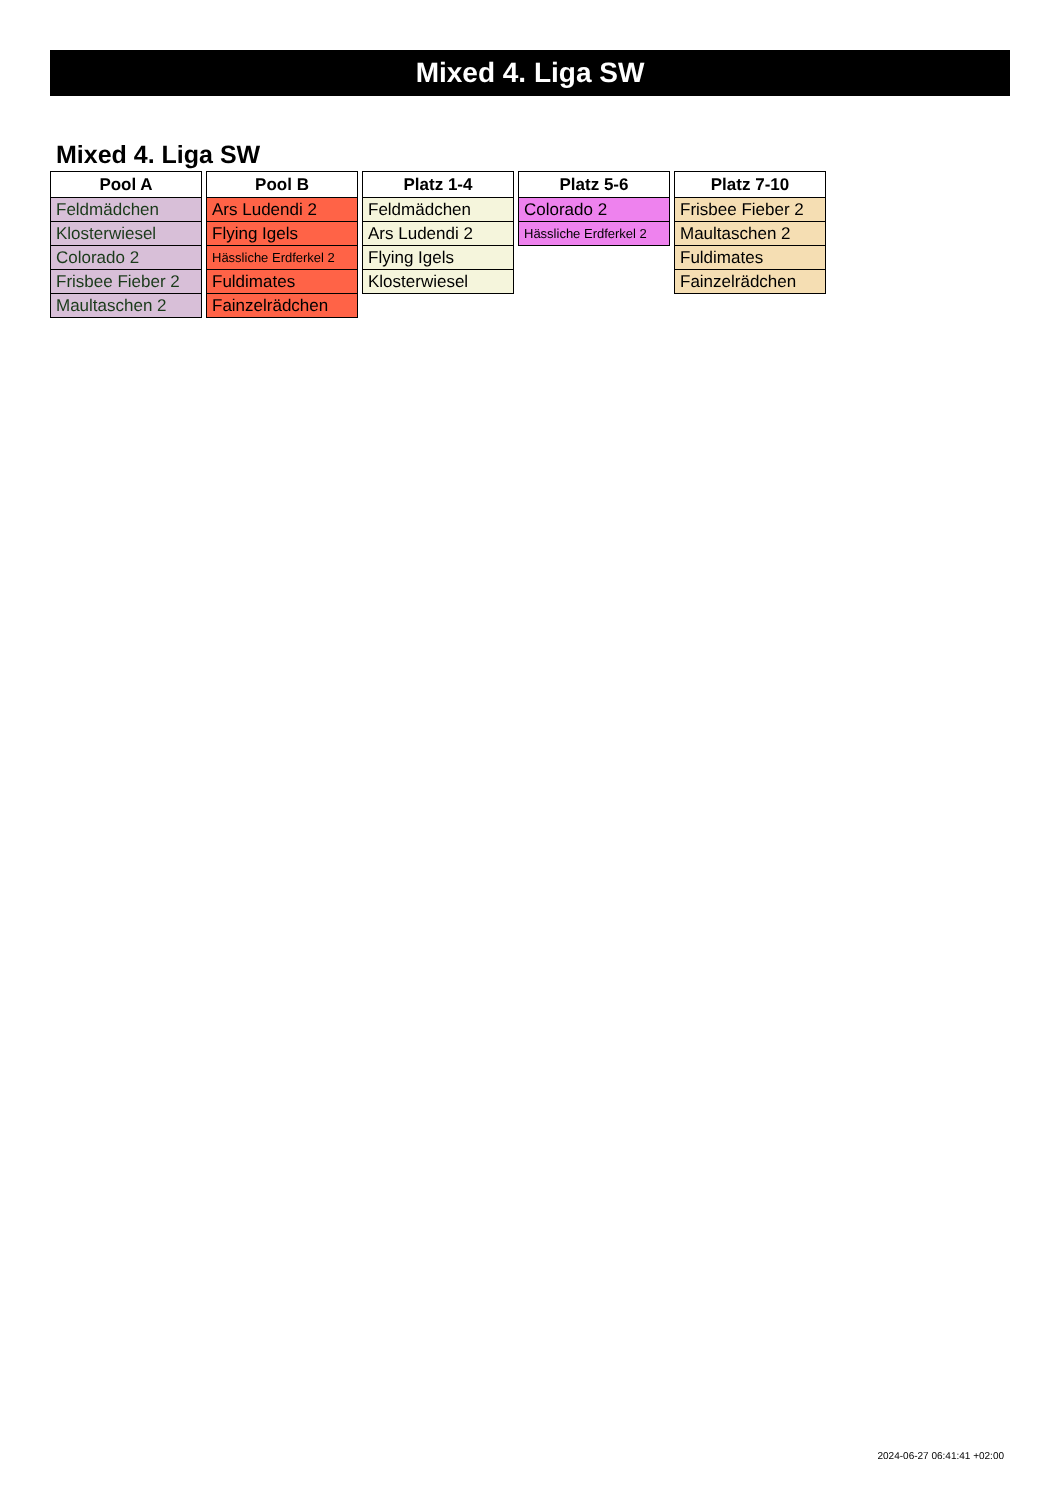Mixed 4. Liga SW
Mixed 4. Liga SW
| Pool A |
| --- |
| Feldmädchen |
| Klosterwiesel |
| Colorado 2 |
| Frisbee Fieber 2 |
| Maultaschen 2 |
| Pool B |
| --- |
| Ars Ludendi 2 |
| Flying Igels |
| Hässliche Erdferkel 2 |
| Fuldimates |
| Fainzelrädchen |
| Platz 1-4 |
| --- |
| Feldmädchen |
| Ars Ludendi 2 |
| Flying Igels |
| Klosterwiesel |
| Platz 5-6 |
| --- |
| Colorado 2 |
| Hässliche Erdferkel 2 |
| Platz 7-10 |
| --- |
| Frisbee Fieber 2 |
| Maultaschen 2 |
| Fuldimates |
| Fainzelrädchen |
2024-06-27 06:41:41 +02:00